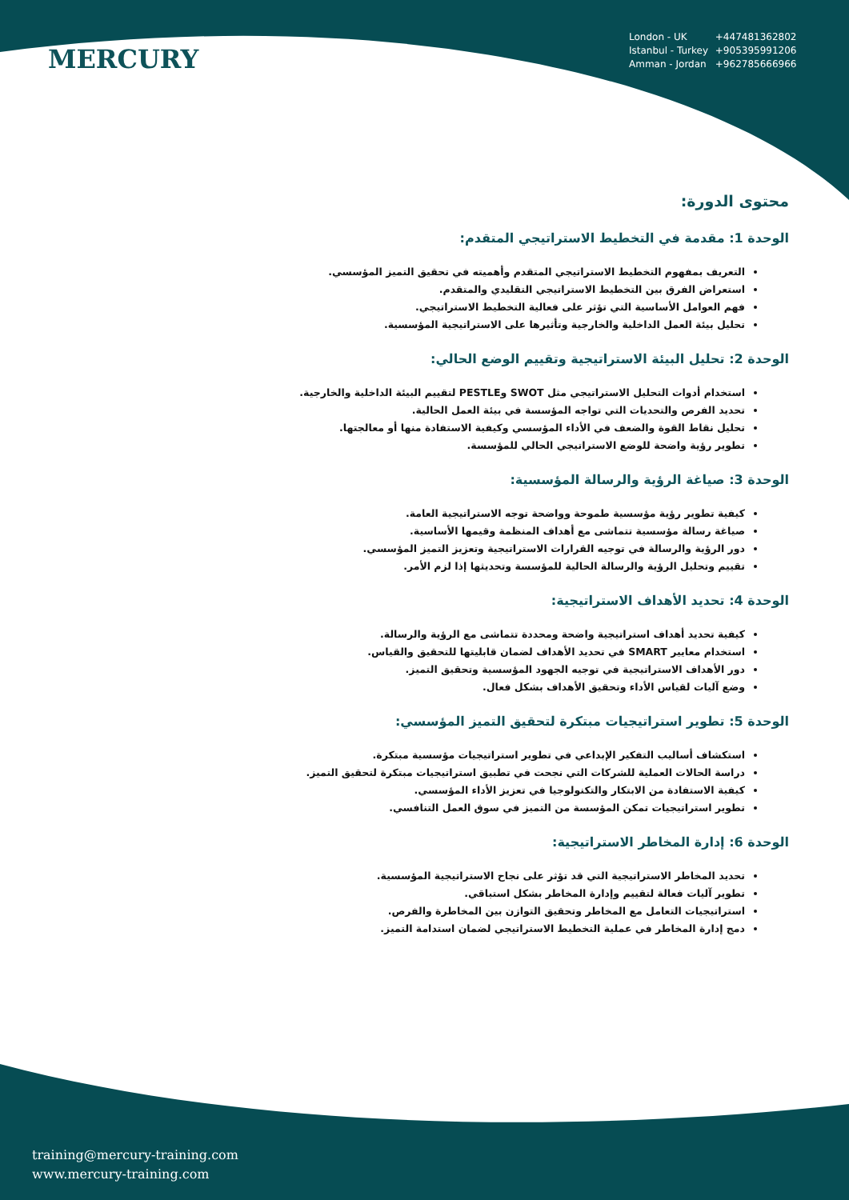MERCURY
London - UK +447481362802
Istanbul - Turkey +905395991206
Amman - Jordan +962785666966
محتوى الدورة:
الوحدة 1: مقدمة في التخطيط الاستراتيجي المتقدم:
التعريف بمفهوم التخطيط الاستراتيجي المتقدم وأهميته في تحقيق التميز المؤسسي.
استعراض الفرق بين التخطيط الاستراتيجي التقليدي والمتقدم.
فهم العوامل الأساسية التي تؤثر على فعالية التخطيط الاستراتيجي.
تحليل بيئة العمل الداخلية والخارجية وتأثيرها على الاستراتيجية المؤسسية.
الوحدة 2: تحليل البيئة الاستراتيجية وتقييم الوضع الحالي:
استخدام أدوات التحليل الاستراتيجي مثل SWOT وPESTLE لتقييم البيئة الداخلية والخارجية.
تحديد الفرص والتحديات التي تواجه المؤسسة في بيئة العمل الحالية.
تحليل نقاط القوة والضعف في الأداء المؤسسي وكيفية الاستفادة منها أو معالجتها.
تطوير رؤية واضحة للوضع الاستراتيجي الحالي للمؤسسة.
الوحدة 3: صياغة الرؤية والرسالة المؤسسية:
كيفية تطوير رؤية مؤسسية طموحة وواضحة توجه الاستراتيجية العامة.
صياغة رسالة مؤسسية تتماشى مع أهداف المنظمة وقيمها الأساسية.
دور الرؤية والرسالة في توجيه القرارات الاستراتيجية وتعزيز التميز المؤسسي.
تقييم وتحليل الرؤية والرسالة الحالية للمؤسسة وتحديثها إذا لزم الأمر.
الوحدة 4: تحديد الأهداف الاستراتيجية:
كيفية تحديد أهداف استراتيجية واضحة ومحددة تتماشى مع الرؤية والرسالة.
استخدام معايير SMART في تحديد الأهداف لضمان قابليتها للتحقيق والقياس.
دور الأهداف الاستراتيجية في توجيه الجهود المؤسسية وتحقيق التميز.
وضع آليات لقياس الأداء وتحقيق الأهداف بشكل فعال.
الوحدة 5: تطوير استراتيجيات مبتكرة لتحقيق التميز المؤسسي:
استكشاف أساليب التفكير الإبداعي في تطوير استراتيجيات مؤسسية مبتكرة.
دراسة الحالات العملية للشركات التي نجحت في تطبيق استراتيجيات مبتكرة لتحقيق التميز.
كيفية الاستفادة من الابتكار والتكنولوجيا في تعزيز الأداء المؤسسي.
تطوير استراتيجيات تمكن المؤسسة من التميز في سوق العمل التنافسي.
الوحدة 6: إدارة المخاطر الاستراتيجية:
تحديد المخاطر الاستراتيجية التي قد تؤثر على نجاح الاستراتيجية المؤسسية.
تطوير آليات فعالة لتقييم وإدارة المخاطر بشكل استباقي.
استراتيجيات التعامل مع المخاطر وتحقيق التوازن بين المخاطرة والفرص.
دمج إدارة المخاطر في عملية التخطيط الاستراتيجي لضمان استدامة التميز.
training@mercury-training.com
www.mercury-training.com